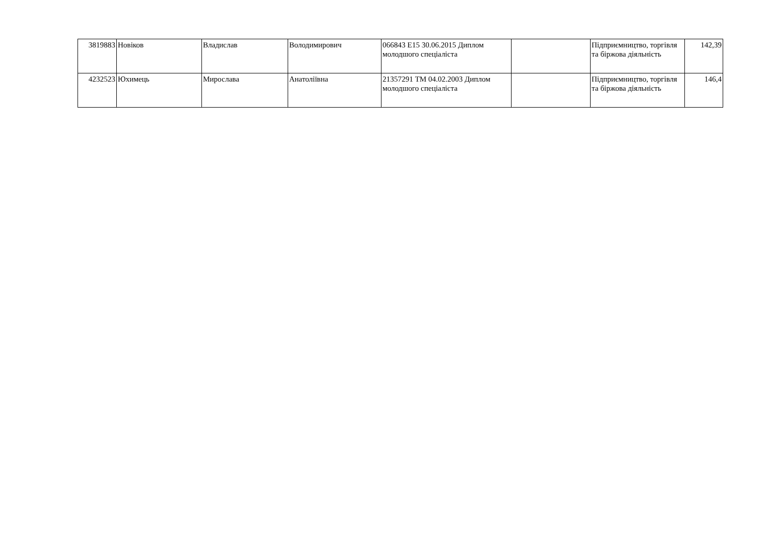| 3819883 | Новіков | Владислав | Володимирович | 066843 E15 30.06.2015 Диплом молодшого спеціаліста | | Підприємництво, торгівля та біржова діяльність | 142,39 |
| 4232523 | Юхимець | Мирослава | Анатоліївна | 21357291 ТМ 04.02.2003 Диплом молодшого спеціаліста | | Підприємництво, торгівля та біржова діяльність | 146,4 |